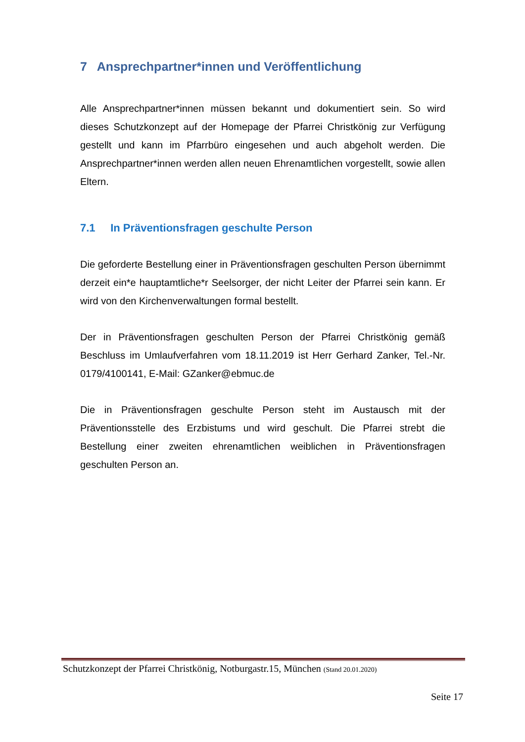7 Ansprechpartner*innen und Veröffentlichung
Alle Ansprechpartner*innen müssen bekannt und dokumentiert sein. So wird dieses Schutzkonzept auf der Homepage der Pfarrei Christkönig zur Verfügung gestellt und kann im Pfarrbüro eingesehen und auch abgeholt werden. Die Ansprechpartner*innen werden allen neuen Ehrenamtlichen vorgestellt, sowie allen Eltern.
7.1 In Präventionsfragen geschulte Person
Die geforderte Bestellung einer in Präventionsfragen geschulten Person übernimmt derzeit ein*e hauptamtliche*r Seelsorger, der nicht Leiter der Pfarrei sein kann. Er wird von den Kirchenverwaltungen formal bestellt.
Der in Präventionsfragen geschulten Person der Pfarrei Christkönig gemäß Beschluss im Umlaufverfahren vom 18.11.2019 ist Herr Gerhard Zanker, Tel.-Nr. 0179/4100141, E-Mail: GZanker@ebmuc.de
Die in Präventionsfragen geschulte Person steht im Austausch mit der Präventionsstelle des Erzbistums und wird geschult. Die Pfarrei strebt die Bestellung einer zweiten ehrenamtlichen weiblichen in Präventionsfragen geschulten Person an.
Schutzkonzept der Pfarrei Christkönig, Notburgastr.15, München (Stand 20.01.2020)
Seite 17